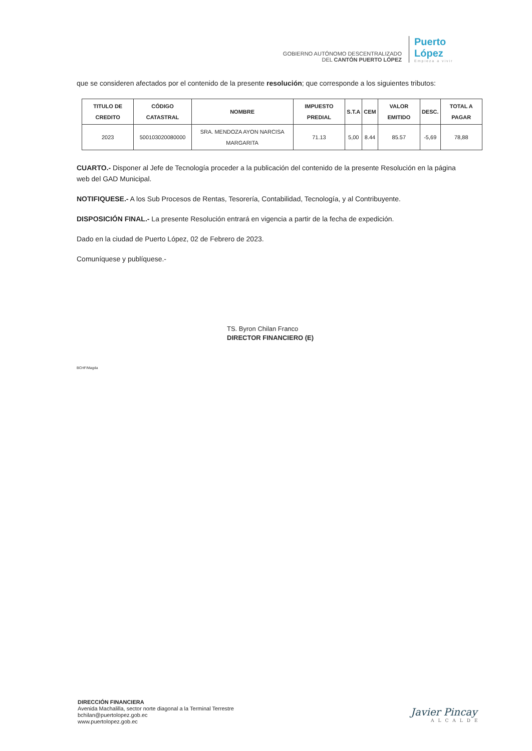GOBIERNO AUTÓNOMO DESCENTRALIZADO
DEL CANTÓN PUERTO LÓPEZ
Puerto López
Empieza a vivir
que se consideren afectados por el contenido de la presente resolución; que corresponde a los siguientes tributos:
| TITULO DE CREDITO | CÓDIGO CATASTRAL | NOMBRE | IMPUESTO PREDIAL | S.T.A | CEM | VALOR EMITIDO | DESC. | TOTAL A PAGAR |
| --- | --- | --- | --- | --- | --- | --- | --- | --- |
| 2023 | 500103020080000 | SRA. MENDOZA AYON NARCISA MARGARITA | 71.13 | 5,00 | 8.44 | 85.57 | -5,69 | 78,88 |
CUARTO.- Disponer al Jefe de Tecnología proceder a la publicación del contenido de la presente Resolución en la página web del GAD Municipal.
NOTIFIQUESE.- A los Sub Procesos de Rentas, Tesorería, Contabilidad, Tecnología, y al Contribuyente.
DISPOSICIÓN FINAL.- La presente Resolución entrará en vigencia a partir de la fecha de expedición.
Dado en la ciudad de Puerto López, 02 de Febrero de 2023.
Comuníquese y publíquese.-
TS. Byron Chilan Franco
DIRECTOR FINANCIERO (E)
BCHF/Magda
DIRECCIÓN FINANCIERA
Avenida Machalilla, sector norte diagonal a la Terminal Terrestre
bchilan@puertolopez.gob.ec
www.puertolopez.gob.ec
Javier Pincay
ALCALDE